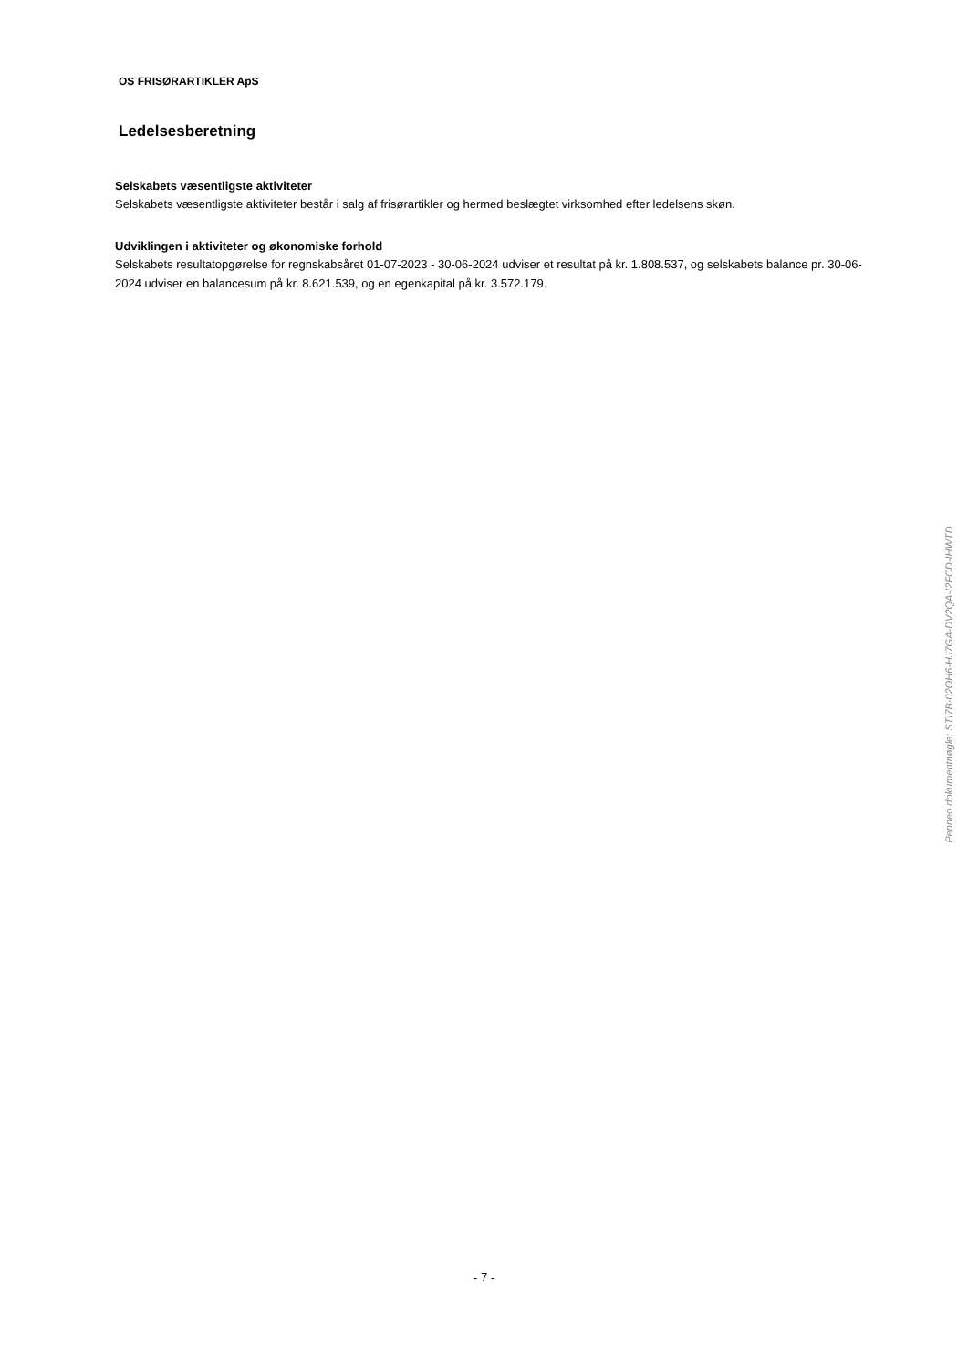OS FRISØRARTIKLER ApS
Ledelsesberetning
Selskabets væsentligste aktiviteter
Selskabets væsentligste aktiviteter består i salg af frisørartikler og hermed beslægtet virksomhed efter ledelsens skøn.
Udviklingen i aktiviteter og økonomiske forhold
Selskabets resultatopgørelse for regnskabsåret 01-07-2023 - 30-06-2024 udviser et resultat på kr. 1.808.537, og selskabets balance pr. 30-06-2024 udviser en balancesum på kr. 8.621.539, og en egenkapital på kr. 3.572.179.
- 7 -
Penneo dokumentnøgle: STI7B-02OH6-HJ7GA-DV2QA-I2FCD-IHWTD